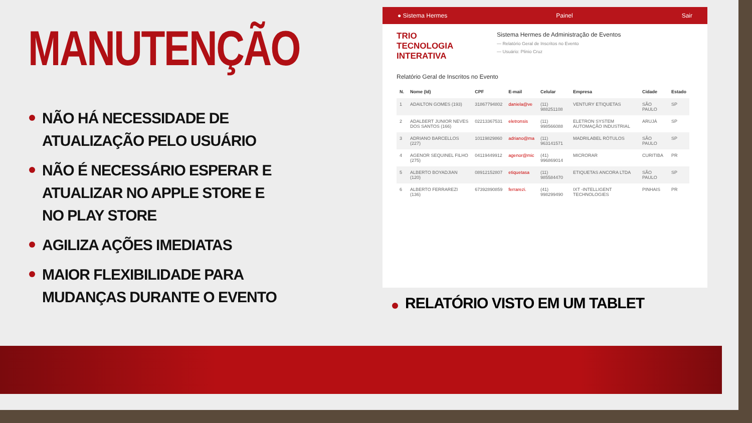MANUTENÇÃO
NÃO HÁ NECESSIDADE DE ATUALIZAÇÃO PELO USUÁRIO
NÃO É NECESSÁRIO ESPERAR E ATUALIZAR NO APPLE STORE E NO PLAY STORE
AGILIZA AÇÕES IMEDIATAS
MAIOR FLEXIBILIDADE PARA MUDANÇAS DURANTE O EVENTO
● Sistema Hermes Painel Sair
TRIO
TECNOLOGIA INTERATIVA
Sistema Hermes de Administração de Eventos
— Relatório Geral de Inscritos no Evento
— Usuário: Plinio Cruz
Relatório Geral de Inscritos no Evento
| N. | Nome (Id) | CPF | E-mail | Celular | Empresa | Cidade | Estado |
| --- | --- | --- | --- | --- | --- | --- | --- |
| 1 | ADAILTON GOMES (193) | 31867794802 | daniela@ve | (11) 988251108 | VENTURY ETIQUETAS | SÃO PAULO | SP |
| 2 | ADALBERT JUNIOR NEVES DOS SANTOS (166) | 02213367531 | eletronsis | (11) 998566088 | ELETRON SYSTEM AUTOMAÇÃO INDUSTRIAL | ARUJÁ | SP |
| 3 | ADRIANO BARCELLOS (227) | 10119829860 | adriano@ma | (11) 963141571 | MADRILABEL RÓTULOS | SÃO PAULO | SP |
| 4 | AGENOR SEQUINEL FILHO (275) | 04119449912 | agenor@mic | (41) 996869014 | MICRORAR | CURITIBA | PR |
| 5 | ALBERTO BOYADJIAN (120) | 08912152807 | etiquetasa | (11) 985584470 | ETIQUETAS ANCORA LTDA | SÃO PAULO | SP |
| 6 | ALBERTO FERRAREZI (136) | 67392890859 | ferrarezi. | (41) 998299490 | IXT -INTELLIGENT TECHNOLOGIES | PINHAIS | PR |
RELATÓRIO VISTO EM UM TABLET